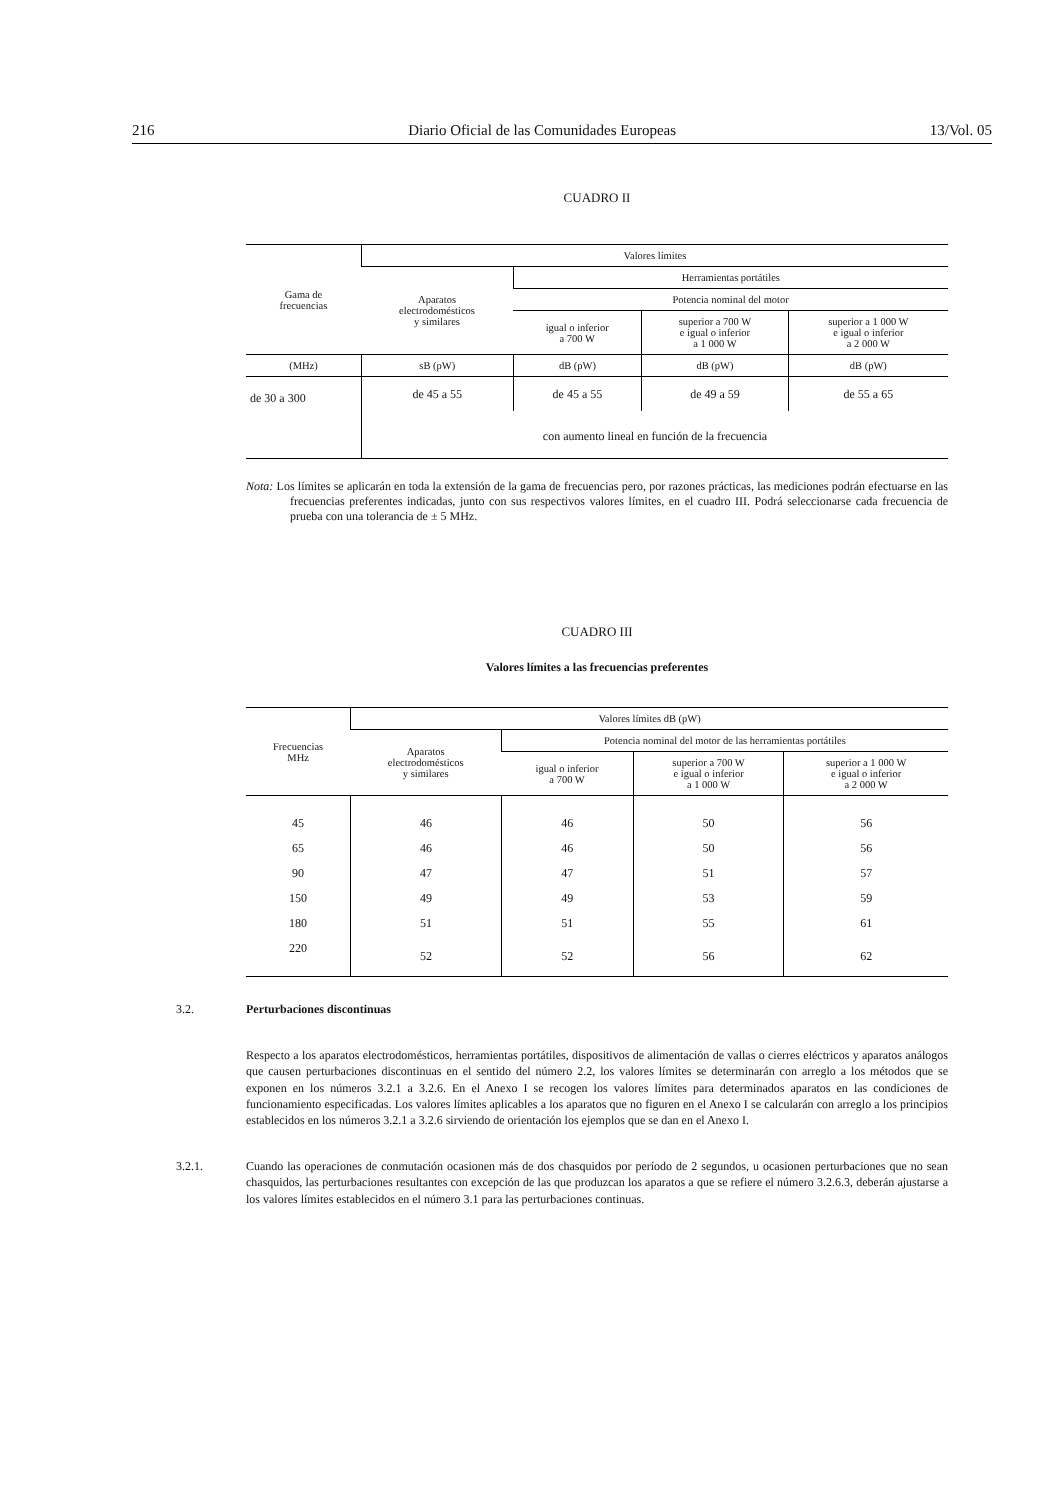216 Diario Oficial de las Comunidades Europeas 13/Vol. 05
CUADRO II
| Gama de frecuencias | Valores límites | | | |
| --- | --- | --- | --- | --- |
| | Aparatos electrodomésticos y similares | Herramientas portátiles | | |
| | | Potencia nominal del motor | | |
| | | igual o inferior a 700 W | superior a 700 W e igual o inferior a 1 000 W | superior a 1 000 W e igual o inferior a 2 000 W |
| (MHz) | sB (pW) | dB (pW) | dB (pW) | dB (pW) |
| de 30 a 300 | de 45 a 55 | de 45 a 55 | de 49 a 59 | de 55 a 65 |
| | con aumento lineal en función de la frecuencia | | | |
Nota: Los límites se aplicarán en toda la extensión de la gama de frecuencias pero, por razones prácticas, las mediciones podrán efectuarse en las frecuencias preferentes indicadas, junto con sus respectivos valores límites, en el cuadro III. Podrá seleccionarse cada frecuencia de prueba con una tolerancia de ± 5 MHz.
CUADRO III
Valores límites a las frecuencias preferentes
| Frecuencias MHz | Valores límites dB (pW) | | | |
| --- | --- | --- | --- | --- |
| | Aparatos electrodomésticos y similares | Potencia nominal del motor de las herramientas portátiles | | |
| | | igual o inferior a 700 W | superior a 700 W e igual o inferior a 1 000 W | superior a 1 000 W e igual o inferior a 2 000 W |
| 45 | 46 | 46 | 50 | 56 |
| 65 | 46 | 46 | 50 | 56 |
| 90 | 47 | 47 | 51 | 57 |
| 150 | 49 | 49 | 53 | 59 |
| 180 | 51 | 51 | 55 | 61 |
| 220 | 52 | 52 | 56 | 62 |
3.2. Perturbaciones discontinuas
Respecto a los aparatos electrodomésticos, herramientas portátiles, dispositivos de alimentación de vallas o cierres eléctricos y aparatos análogos que causen perturbaciones discontinuas en el sentido del número 2.2, los valores límites se determinarán con arreglo a los métodos que se exponen en los números 3.2.1 a 3.2.6. En el Anexo I se recogen los valores límites para determinados aparatos en las condiciones de funcionamiento especificadas. Los valores límites aplicables a los aparatos que no figuren en el Anexo I se calcularán con arreglo a los principios establecidos en los números 3.2.1 a 3.2.6 sirviendo de orientación los ejemplos que se dan en el Anexo I.
3.2.1. Cuando las operaciones de conmutación ocasionen más de dos chasquidos por período de 2 segundos, u ocasionen perturbaciones que no sean chasquidos, las perturbaciones resultantes con excepción de las que produzcan los aparatos a que se refiere el número 3.2.6.3, deberán ajustarse a los valores límites establecidos en el número 3.1 para las perturbaciones continuas.